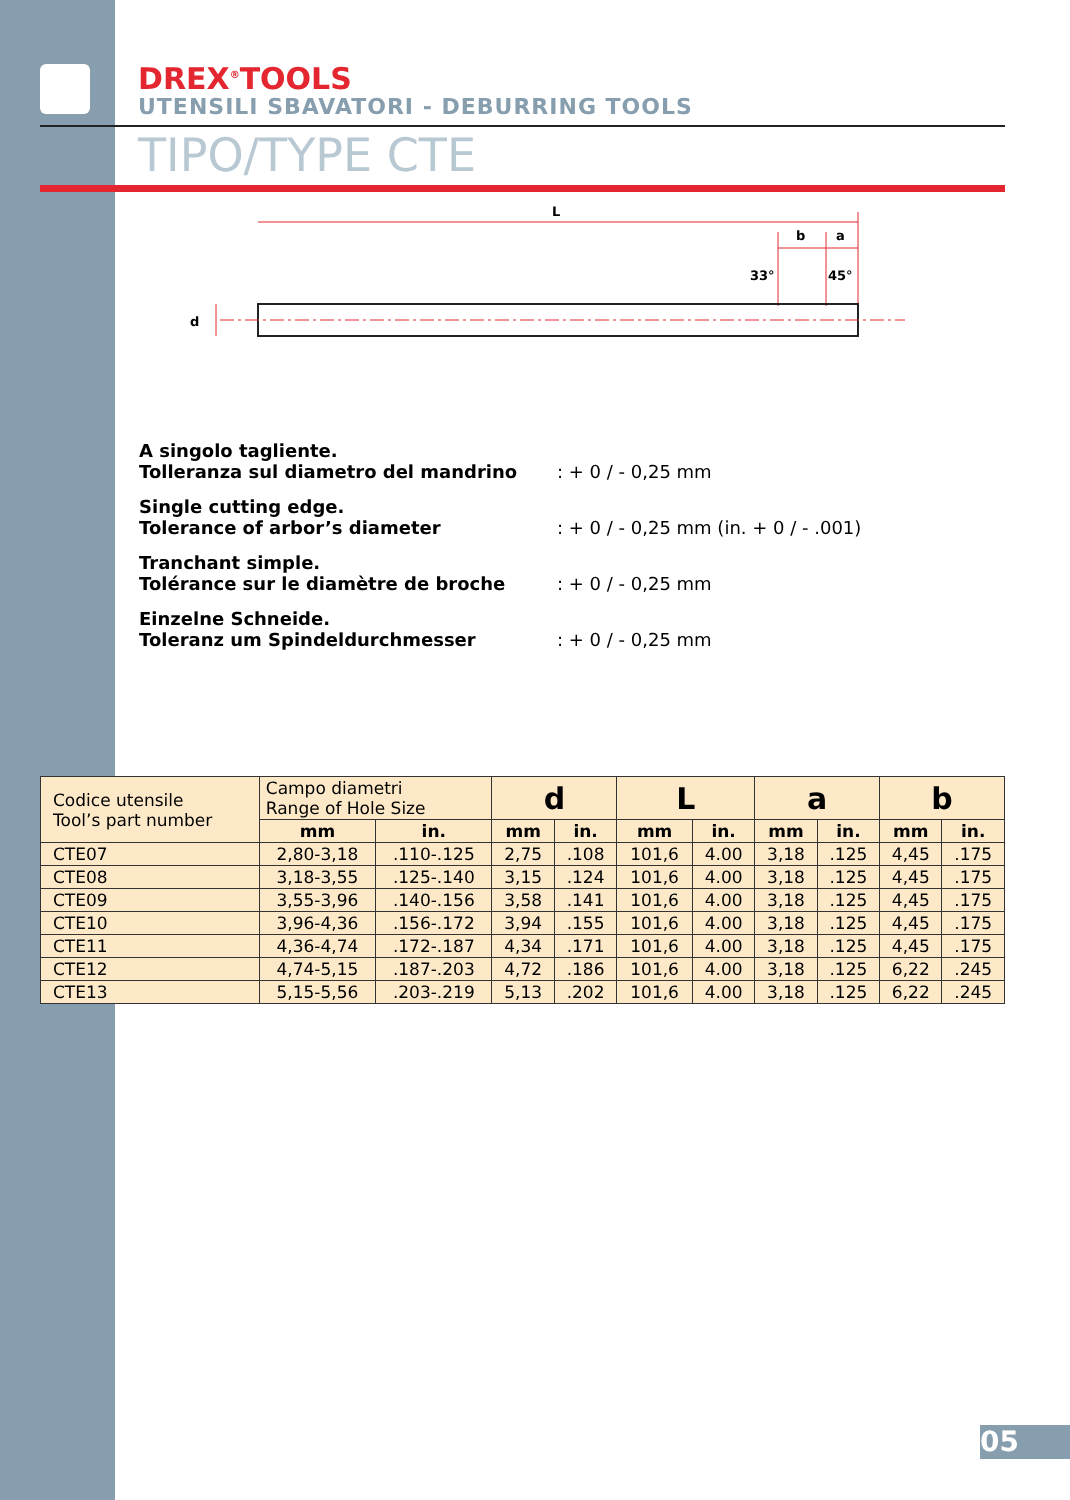DREX<sup>®</sup>TOOLS
UTENSILI SBAVATORI - DEBURRING TOOLS
TIPO/TYPE CTE
L
b
a
33°
45°
d
A singolo tagliente.
Tolleranza sul diametro del mandrino: + 0 / - 0,25 mm
Single cutting edge.
Tolerance of arbor’s diameter: + 0 / - 0,25 mm (in. + 0 / - .001)
Tranchant simple.
Tolérance sur le diamètre de broche: + 0 / - 0,25 mm
Einzelne Schneide.
Toleranz um Spindeldurchmesser: + 0 / - 0,25 mm
| Codice utensile Tool’s part number | Campo diametri Range of Hole Size | | d | | L | | a | | b | |
| | mm | in. | mm | in. | mm | in. | mm | in. | mm | in. |
| CTE07 | 2,80-3,18 | .110-.125 | 2,75 | .108 | 101,6 | 4.00 | 3,18 | .125 | 4,45 | .175 |
| CTE08 | 3,18-3,55 | .125-.140 | 3,15 | .124 | 101,6 | 4.00 | 3,18 | .125 | 4,45 | .175 |
| CTE09 | 3,55-3,96 | .140-.156 | 3,58 | .141 | 101,6 | 4.00 | 3,18 | .125 | 4,45 | .175 |
| CTE10 | 3,96-4,36 | .156-.172 | 3,94 | .155 | 101,6 | 4.00 | 3,18 | .125 | 4,45 | .175 |
| CTE11 | 4,36-4,74 | .172-.187 | 4,34 | .171 | 101,6 | 4.00 | 3,18 | .125 | 4,45 | .175 |
| CTE12 | 4,74-5,15 | .187-.203 | 4,72 | .186 | 101,6 | 4.00 | 3,18 | .125 | 6,22 | .245 |
| CTE13 | 5,15-5,56 | .203-.219 | 5,13 | .202 | 101,6 | 4.00 | 3,18 | .125 | 6,22 | .245 |
05